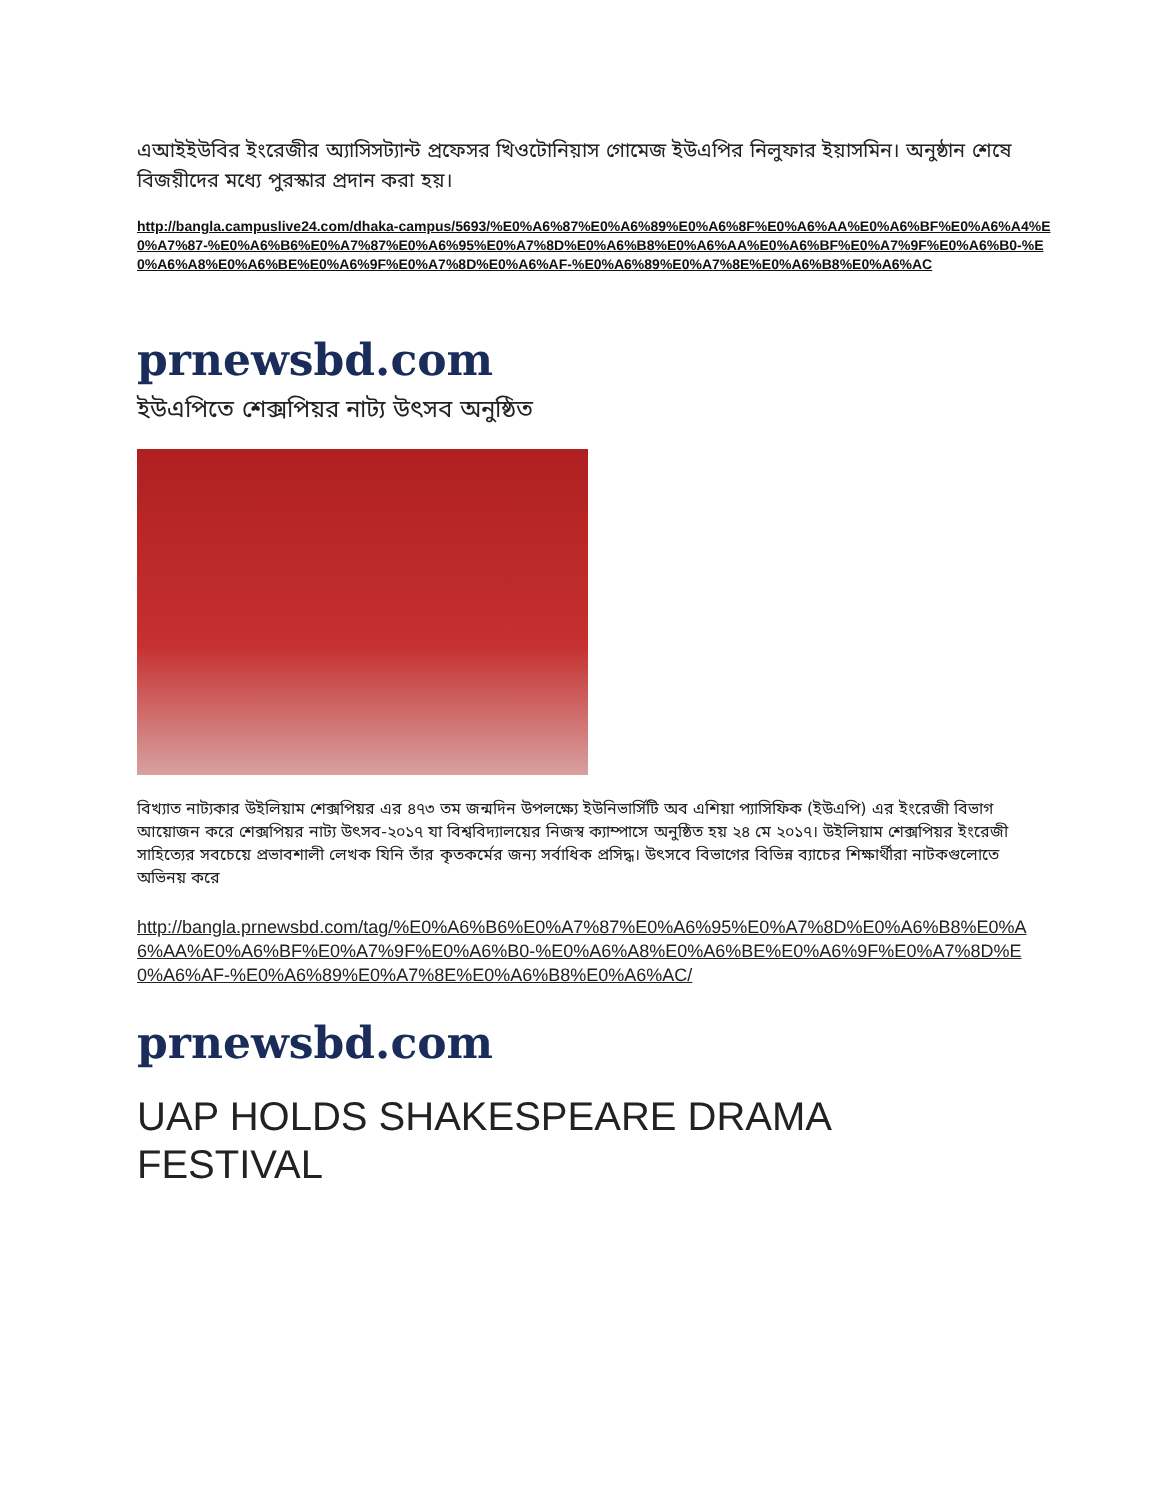এআইইউবির ইংরেজীর অ্যাসিসট্যান্ট প্রফেসর খিওটোনিয়াস গোমেজ ইউএপির নিলুফার ইয়াসমিন। অনুষ্ঠান শেষে বিজয়ীদের মধ্যে পুরস্কার প্রদান করা হয়।
http://bangla.campuslive24.com/dhaka-campus/5693/%E0%A6%87%E0%A6%89%E0%A6%8F%E0%A6%AA%E0%A6%BF%E0%A6%A4%E0%A7%87-%E0%A6%B6%E0%A7%87%E0%A6%95%E0%A7%8D%E0%A6%B8%E0%A6%AA%E0%A6%BF%E0%A7%9F%E0%A6%B0-%E0%A6%A8%E0%A6%BE%E0%A6%9F%E0%A7%8D%E0%A6%AF-%E0%A6%89%E0%A7%8E%E0%A6%B8%E0%A6%AC
prnewsbd.com
ইউএপিতে শেক্সপিয়র নাট্য উৎসব অনুষ্ঠিত
বিখ্যাত নাট্যকার উইলিয়াম শেক্সপিয়র এর ৪৭৩ তম জন্মদিন উপলক্ষ্যে ইউনিভার্সিটি অব এশিয়া প্যাসিফিক (ইউএপি) এর ইংরেজী বিভাগ আয়োজন করে শেক্সপিয়র নাট্য উৎসব-২০১৭ যা বিশ্ববিদ্যালয়ের নিজস্ব ক্যাম্পাসে অনুষ্ঠিত হয় ২৪ মে ২০১৭। উইলিয়াম শেক্সপিয়র ইংরেজী সাহিত্যের সবচেয়ে প্রভাবশালী লেখক যিনি তাঁর কৃতকর্মের জন্য সর্বাধিক প্রসিদ্ধ। উৎসবে বিভাগের বিভিন্ন ব্যাচের শিক্ষার্থীরা নাটকগুলোতে অভিনয় করে
http://bangla.prnewsbd.com/tag/%E0%A6%B6%E0%A7%87%E0%A6%95%E0%A7%8D%E0%A6%B8%E0%A6%AA%E0%A6%BF%E0%A7%9F%E0%A6%B0-%E0%A6%A8%E0%A6%BE%E0%A6%9F%E0%A7%8D%E0%A6%AF-%E0%A6%89%E0%A7%8E%E0%A6%B8%E0%A6%AC/
prnewsbd.com
UAP HOLDS SHAKESPEARE DRAMA
FESTIVAL